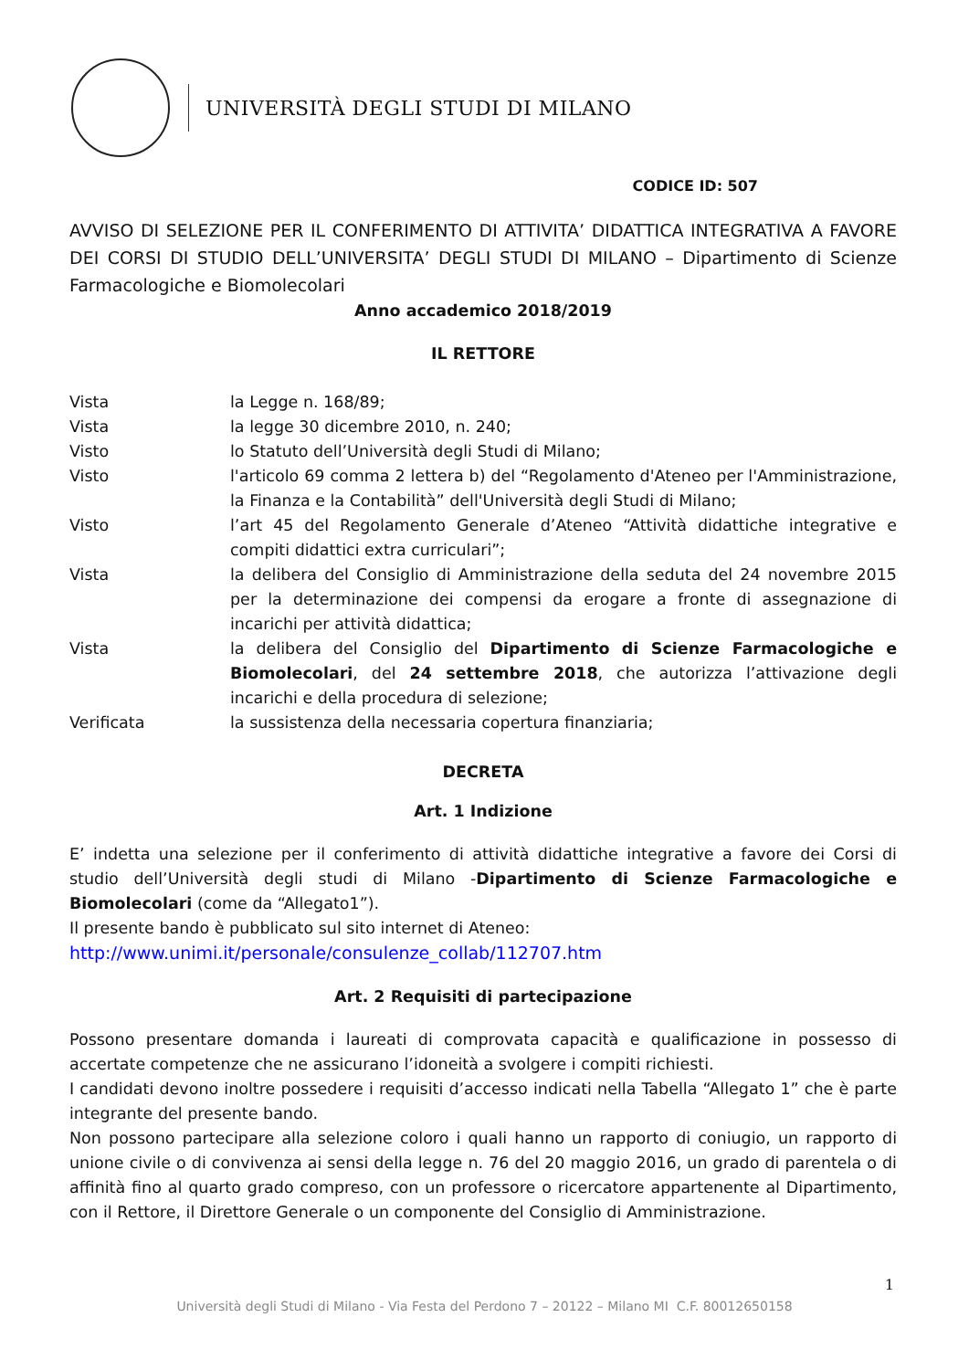UNIVERSITÀ DEGLI STUDI DI MILANO
CODICE ID: 507
AVVISO DI SELEZIONE PER IL CONFERIMENTO DI ATTIVITA’ DIDATTICA INTEGRATIVA A FAVORE DEI CORSI DI STUDIO DELL’UNIVERSITA’ DEGLI STUDI DI MILANO – Dipartimento di Scienze Farmacologiche e Biomolecolari
Anno accademico 2018/2019
IL RETTORE
Vista la Legge n. 168/89;
Vista la legge 30 dicembre 2010, n. 240;
Visto lo Statuto dell’Università degli Studi di Milano;
Visto l'articolo 69 comma 2 lettera b) del “Regolamento d'Ateneo per l'Amministrazione, la Finanza e la Contabilità” dell'Università degli Studi di Milano;
Visto l’art 45 del Regolamento Generale d’Ateneo “Attività didattiche integrative e compiti didattici extra curriculari”;
Vista la delibera del Consiglio di Amministrazione della seduta del 24 novembre 2015 per la determinazione dei compensi da erogare a fronte di assegnazione di incarichi per attività didattica;
Vista la delibera del Consiglio del Dipartimento di Scienze Farmacologiche e Biomolecolari, del 24 settembre 2018, che autorizza l’attivazione degli incarichi e della procedura di selezione;
Verificata la sussistenza della necessaria copertura finanziaria;
DECRETA
Art. 1 Indizione
E’ indetta una selezione per il conferimento di attività didattiche integrative a favore dei Corsi di studio dell’Università degli studi di Milano -Dipartimento di Scienze Farmacologiche e Biomolecolari (come da “Allegato1”).
Il presente bando è pubblicato sul sito internet di Ateneo:
http://www.unimi.it/personale/consulenze_collab/112707.htm
Art. 2 Requisiti di partecipazione
Possono presentare domanda i laureati di comprovata capacità e qualificazione in possesso di accertate competenze che ne assicurano l’idoneità a svolgere i compiti richiesti.
I candidati devono inoltre possedere i requisiti d’accesso indicati nella Tabella “Allegato 1” che è parte integrante del presente bando.
Non possono partecipare alla selezione coloro i quali hanno un rapporto di coniugio, un rapporto di unione civile o di convivenza ai sensi della legge n. 76 del 20 maggio 2016, un grado di parentela o di affinità fino al quarto grado compreso, con un professore o ricercatore appartenente al Dipartimento, con il Rettore, il Direttore Generale o un componente del Consiglio di Amministrazione.
1
Università degli Studi di Milano - Via Festa del Perdono 7 – 20122 – Milano MI C.F. 80012650158